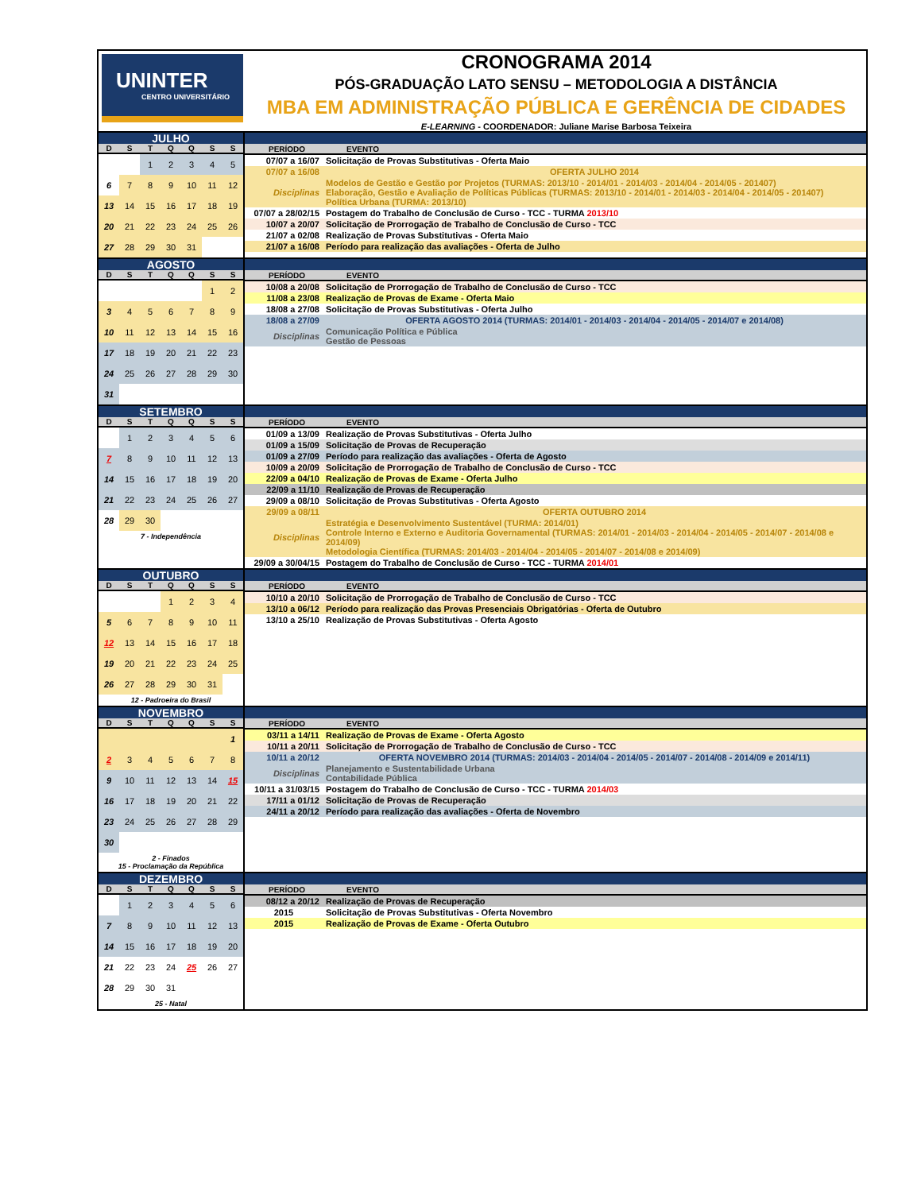UNINTER
CENTRO UNIVERSITÁRIO
CRONOGRAMA 2014
PÓS-GRADUAÇÃO LATO SENSU – METODOLOGIA A DISTÂNCIA
MBA EM ADMINISTRAÇÃO PÚBLICA E GERÊNCIA DE CIDADES
E-LEARNING - COORDENADOR: Juliane Marise Barbosa Teixeira
JULHO
| D | S | T | Q | Q | S | S |
| --- | --- | --- | --- | --- | --- | --- |
| | | 1 | 2 | 3 | 4 | 5 |
| 6 | 7 | 8 | 9 | 10 | 11 | 12 |
| 13 | 14 | 15 | 16 | 17 | 18 | 19 |
| 20 | 21 | 22 | 23 | 24 | 25 | 26 |
| 27 | 28 | 29 | 30 | 31 | | |
| PERÍODO | EVENTO |
| --- | --- |
| 07/07 a 16/07 | Solicitação de Provas Substitutivas - Oferta Maio |
| 07/07 a 16/08 | OFERTA JULHO 2014 |
| Disciplinas | Modelos de Gestão e Gestão por Projetos (TURMAS: 2013/10 - 2014/01 - 2014/03 - 2014/04 - 2014/05 - 201407) Elaboração, Gestão e Avaliação de Políticas Públicas (TURMAS: 2013/10 - 2014/01 - 2014/03 - 2014/04 - 2014/05 - 201407) Política Urbana (TURMA: 2013/10) |
| 07/07 a 28/02/15 | Postagem do Trabalho de Conclusão de Curso - TCC - TURMA 2013/10 |
| 10/07 a 20/07 | Solicitação de Prorrogação de Trabalho de Conclusão de Curso - TCC |
| 21/07 a 02/08 | Realização de Provas Substitutivas - Oferta Maio |
| 21/07 a 16/08 | Período para realização das avaliações - Oferta de Julho |
AGOSTO
| D | S | T | Q | Q | S | S |
| --- | --- | --- | --- | --- | --- | --- |
| | | | | | 1 | 2 |
| 3 | 4 | 5 | 6 | 7 | 8 | 9 |
| 10 | 11 | 12 | 13 | 14 | 15 | 16 |
| 17 | 18 | 19 | 20 | 21 | 22 | 23 |
| 24 | 25 | 26 | 27 | 28 | 29 | 30 |
| 31 | | | | | | |
| PERÍODO | EVENTO |
| --- | --- |
| 10/08 a 20/08 | Solicitação de Prorrogação de Trabalho de Conclusão de Curso - TCC |
| 11/08 a 23/08 | Realização de Provas de Exame - Oferta Maio |
| 18/08 a 27/08 | Solicitação de Provas Substitutivas - Oferta Julho |
| 18/08 a 27/09 | OFERTA AGOSTO 2014 (TURMAS: 2014/01 - 2014/03 - 2014/04 - 2014/05 - 2014/07 e 2014/08) |
| Disciplinas | Comunicação Política e Pública Gestão de Pessoas |
SETEMBRO
| D | S | T | Q | Q | S | S |
| --- | --- | --- | --- | --- | --- | --- |
| | 1 | 2 | 3 | 4 | 5 | 6 |
| 7 | 8 | 9 | 10 | 11 | 12 | 13 |
| 14 | 15 | 16 | 17 | 18 | 19 | 20 |
| 21 | 22 | 23 | 24 | 25 | 26 | 27 |
| 28 | 29 | 30 | | | | |
7 - Independência
| PERÍODO | EVENTO |
| --- | --- |
| 01/09 a 13/09 | Realização de Provas Substitutivas - Oferta Julho |
| 01/09 a 15/09 | Solicitação de Provas de Recuperação |
| 01/09 a 27/09 | Período para realização das avaliações - Oferta de Agosto |
| 10/09 a 20/09 | Solicitação de Prorrogação de Trabalho de Conclusão de Curso - TCC |
| 22/09 a 04/10 | Realização de Provas de Exame - Oferta Julho |
| 22/09 a 11/10 | Realização de Provas de Recuperação |
| 29/09 a 08/10 | Solicitação de Provas Substitutivas - Oferta Agosto |
| 29/09 a 08/11 | OFERTA OUTUBRO 2014 |
| Disciplinas | Estratégia e Desenvolvimento Sustentável (TURMA: 2014/01) Controle Interno e Externo e Auditoria Governamental (TURMAS: 2014/01 - 2014/03 - 2014/04 - 2014/05 - 2014/07 - 2014/08 e 2014/09) Metodologia Científica (TURMAS: 2014/03 - 2014/04 - 2014/05 - 2014/07 - 2014/08 e 2014/09) |
| 29/09 a 30/04/15 | Postagem do Trabalho de Conclusão de Curso - TCC - TURMA 2014/01 |
OUTUBRO
| D | S | T | Q | Q | S | S |
| --- | --- | --- | --- | --- | --- | --- |
| | | | 1 | 2 | 3 | 4 |
| 5 | 6 | 7 | 8 | 9 | 10 | 11 |
| 12 | 13 | 14 | 15 | 16 | 17 | 18 |
| 19 | 20 | 21 | 22 | 23 | 24 | 25 |
| 26 | 27 | 28 | 29 | 30 | 31 | |
12 - Padroeira do Brasil
| PERÍODO | EVENTO |
| --- | --- |
| 10/10 a 20/10 | Solicitação de Prorrogação de Trabalho de Conclusão de Curso - TCC |
| 13/10 a 06/12 | Período para realização das Provas Presenciais Obrigatórias - Oferta de Outubro |
| 13/10 a 25/10 | Realização de Provas Substitutivas - Oferta Agosto |
NOVEMBRO
| D | S | T | Q | Q | S | S |
| --- | --- | --- | --- | --- | --- | --- |
| | | | | | | 1 |
| 2 | 3 | 4 | 5 | 6 | 7 | 8 |
| 9 | 10 | 11 | 12 | 13 | 14 | 15 |
| 16 | 17 | 18 | 19 | 20 | 21 | 22 |
| 23 | 24 | 25 | 26 | 27 | 28 | 29 |
| 30 | | | | | | |
2 - Finados
15 - Proclamação da República
| PERÍODO | EVENTO |
| --- | --- |
| 03/11 a 14/11 | Realização de Provas de Exame - Oferta Agosto |
| 10/11 a 20/11 | Solicitação de Prorrogação de Trabalho de Conclusão de Curso - TCC |
| 10/11 a 20/12 | OFERTA NOVEMBRO 2014 (TURMAS: 2014/03 - 2014/04 - 2014/05 - 2014/07 - 2014/08 - 2014/09 e 2014/11) |
| Disciplinas | Planejamento e Sustentabilidade Urbana Contabilidade Pública |
| 10/11 a 31/03/15 | Postagem do Trabalho de Conclusão de Curso - TCC - TURMA 2014/03 |
| 17/11 a 01/12 | Solicitação de Provas de Recuperação |
| 24/11 a 20/12 | Período para realização das avaliações - Oferta de Novembro |
DEZEMBRO
| D | S | T | Q | Q | S | S |
| --- | --- | --- | --- | --- | --- | --- |
| | 1 | 2 | 3 | 4 | 5 | 6 |
| 7 | 8 | 9 | 10 | 11 | 12 | 13 |
| 14 | 15 | 16 | 17 | 18 | 19 | 20 |
| 21 | 22 | 23 | 24 | 25 | 26 | 27 |
| 28 | 29 | 30 | 31 | | | |
25 - Natal
| PERÍODO | EVENTO |
| --- | --- |
| 08/12 a 20/12 | Realização de Provas de Recuperação |
| 2015 | Solicitação de Provas Substitutivas - Oferta Novembro |
| 2015 | Realização de Provas de Exame - Oferta Outubro |